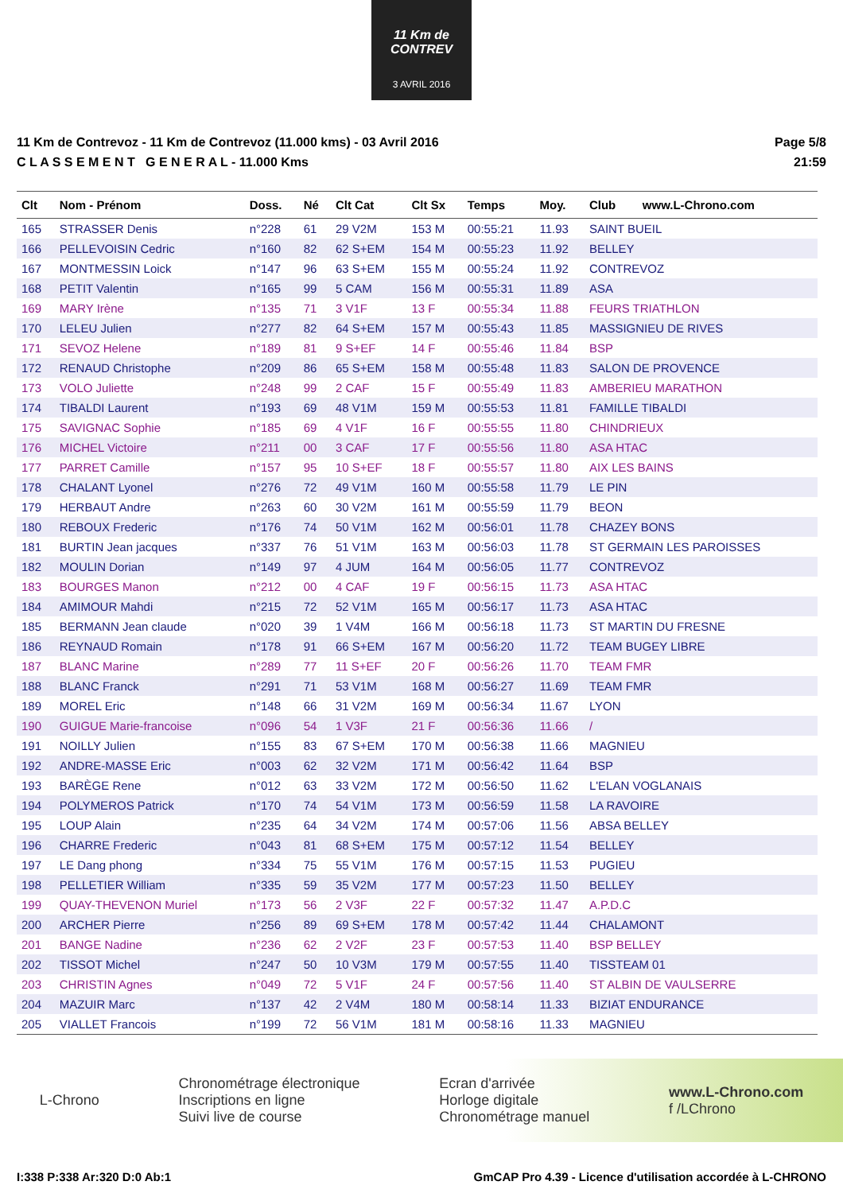11 Km de CONTREV
3 AVRIL 2016
11 Km de Contrevoz - 11 Km de Contrevoz (11.000 kms) - 03 Avril 2016
C L A S S E M E N T G E N E R A L - 11.000 Kms
Page 5/8
21:59
| Clt | Nom - Prénom | Doss. | Né | Clt Cat | Clt Sx | Temps | Moy. | Club | www.L-Chrono.com |
| --- | --- | --- | --- | --- | --- | --- | --- | --- | --- |
| 165 | STRASSER Denis | n°228 | 61 | 29 V2M | 153 M | 00:55:21 | 11.93 | SAINT BUEIL | |
| 166 | PELLEVOISIN Cedric | n°160 | 82 | 62 S+EM | 154 M | 00:55:23 | 11.92 | BELLEY | |
| 167 | MONTMESSIN Loick | n°147 | 96 | 63 S+EM | 155 M | 00:55:24 | 11.92 | CONTREVOZ | |
| 168 | PETIT Valentin | n°165 | 99 | 5 CAM | 156 M | 00:55:31 | 11.89 | ASA | |
| 169 | MARY Irène | n°135 | 71 | 3 V1F | 13 F | 00:55:34 | 11.88 | FEURS TRIATHLON | |
| 170 | LELEU Julien | n°277 | 82 | 64 S+EM | 157 M | 00:55:43 | 11.85 | MASSIGNIEU DE RIVES | |
| 171 | SEVOZ Helene | n°189 | 81 | 9 S+EF | 14 F | 00:55:46 | 11.84 | BSP | |
| 172 | RENAUD Christophe | n°209 | 86 | 65 S+EM | 158 M | 00:55:48 | 11.83 | SALON DE PROVENCE | |
| 173 | VOLO Juliette | n°248 | 99 | 2 CAF | 15 F | 00:55:49 | 11.83 | AMBERIEU MARATHON | |
| 174 | TIBALDI Laurent | n°193 | 69 | 48 V1M | 159 M | 00:55:53 | 11.81 | FAMILLE TIBALDI | |
| 175 | SAVIGNAC Sophie | n°185 | 69 | 4 V1F | 16 F | 00:55:55 | 11.80 | CHINDRIEUX | |
| 176 | MICHEL Victoire | n°211 | 00 | 3 CAF | 17 F | 00:55:56 | 11.80 | ASA HTAC | |
| 177 | PARRET Camille | n°157 | 95 | 10 S+EF | 18 F | 00:55:57 | 11.80 | AIX LES BAINS | |
| 178 | CHALANT Lyonel | n°276 | 72 | 49 V1M | 160 M | 00:55:58 | 11.79 | LE PIN | |
| 179 | HERBAUT Andre | n°263 | 60 | 30 V2M | 161 M | 00:55:59 | 11.79 | BEON | |
| 180 | REBOUX Frederic | n°176 | 74 | 50 V1M | 162 M | 00:56:01 | 11.78 | CHAZEY BONS | |
| 181 | BURTIN Jean jacques | n°337 | 76 | 51 V1M | 163 M | 00:56:03 | 11.78 | ST GERMAIN LES PAROISSES | |
| 182 | MOULIN Dorian | n°149 | 97 | 4 JUM | 164 M | 00:56:05 | 11.77 | CONTREVOZ | |
| 183 | BOURGES Manon | n°212 | 00 | 4 CAF | 19 F | 00:56:15 | 11.73 | ASA HTAC | |
| 184 | AMIMOUR Mahdi | n°215 | 72 | 52 V1M | 165 M | 00:56:17 | 11.73 | ASA HTAC | |
| 185 | BERMANN Jean claude | n°020 | 39 | 1 V4M | 166 M | 00:56:18 | 11.73 | ST MARTIN DU FRESNE | |
| 186 | REYNAUD Romain | n°178 | 91 | 66 S+EM | 167 M | 00:56:20 | 11.72 | TEAM BUGEY LIBRE | |
| 187 | BLANC Marine | n°289 | 77 | 11 S+EF | 20 F | 00:56:26 | 11.70 | TEAM FMR | |
| 188 | BLANC Franck | n°291 | 71 | 53 V1M | 168 M | 00:56:27 | 11.69 | TEAM FMR | |
| 189 | MOREL Eric | n°148 | 66 | 31 V2M | 169 M | 00:56:34 | 11.67 | LYON | |
| 190 | GUIGUE Marie-francoise | n°096 | 54 | 1 V3F | 21 F | 00:56:36 | 11.66 | / | |
| 191 | NOILLY Julien | n°155 | 83 | 67 S+EM | 170 M | 00:56:38 | 11.66 | MAGNIEU | |
| 192 | ANDRE-MASSE Eric | n°003 | 62 | 32 V2M | 171 M | 00:56:42 | 11.64 | BSP | |
| 193 | BARÈGE Rene | n°012 | 63 | 33 V2M | 172 M | 00:56:50 | 11.62 | L'ELAN VOGLANAIS | |
| 194 | POLYMEROS Patrick | n°170 | 74 | 54 V1M | 173 M | 00:56:59 | 11.58 | LA RAVOIRE | |
| 195 | LOUP Alain | n°235 | 64 | 34 V2M | 174 M | 00:57:06 | 11.56 | ABSA BELLEY | |
| 196 | CHARRE Frederic | n°043 | 81 | 68 S+EM | 175 M | 00:57:12 | 11.54 | BELLEY | |
| 197 | LE Dang phong | n°334 | 75 | 55 V1M | 176 M | 00:57:15 | 11.53 | PUGIEU | |
| 198 | PELLETIER William | n°335 | 59 | 35 V2M | 177 M | 00:57:23 | 11.50 | BELLEY | |
| 199 | QUAY-THEVENON Muriel | n°173 | 56 | 2 V3F | 22 F | 00:57:32 | 11.47 | A.P.D.C | |
| 200 | ARCHER Pierre | n°256 | 89 | 69 S+EM | 178 M | 00:57:42 | 11.44 | CHALAMONT | |
| 201 | BANGE Nadine | n°236 | 62 | 2 V2F | 23 F | 00:57:53 | 11.40 | BSP BELLEY | |
| 202 | TISSOT Michel | n°247 | 50 | 10 V3M | 179 M | 00:57:55 | 11.40 | TISSTEAM 01 | |
| 203 | CHRISTIN Agnes | n°049 | 72 | 5 V1F | 24 F | 00:57:56 | 11.40 | ST ALBIN DE VAULSERRE | |
| 204 | MAZUIR Marc | n°137 | 42 | 2 V4M | 180 M | 00:58:14 | 11.33 | BIZIAT ENDURANCE | |
| 205 | VIALLET Francois | n°199 | 72 | 56 V1M | 181 M | 00:58:16 | 11.33 | MAGNIEU | |
L-Chrono
Chronométrage électronique
Inscriptions en ligne
Suivi live de course
Ecran d'arrivée
Horloge digitale
Chronométrage manuel
www.L-Chrono.com
f /LChrono
I:338 P:338 Ar:320 D:0 Ab:1 GmCAP Pro 4.39 - Licence d'utilisation accordée à L-CHRONO